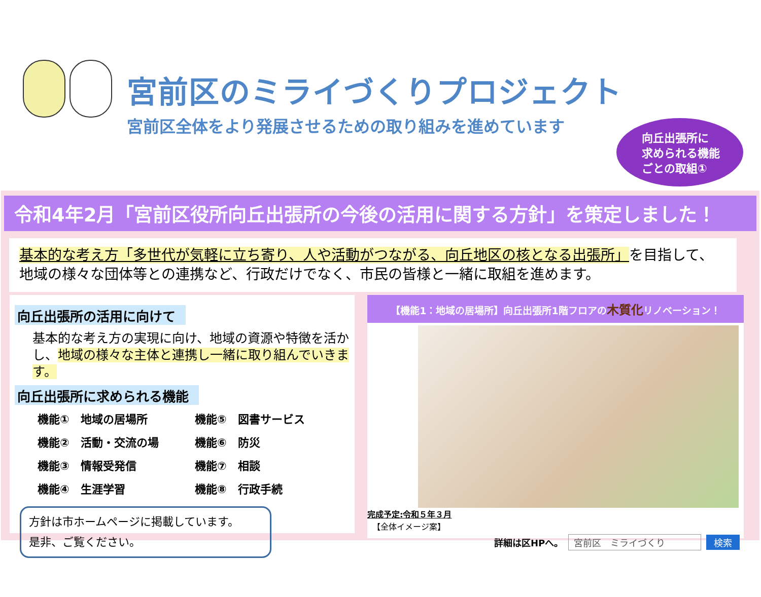宮前区のミライづくりプロジェクト
宮前区全体をより発展させるための取り組みを進めています
向丘出張所に
求められる機能
ごとの取組①
令和4年2月「宮前区役所向丘出張所の今後の活用に関する方針」を策定しました！
基本的な考え方「多世代が気軽に立ち寄り、人や活動がつながる、向丘地区の核となる出張所」を目指して、地域の様々な団体等との連携など、行政だけでなく、市民の皆様と一緒に取組を進めます。
向丘出張所の活用に向けて
基本的な考え方の実現に向け、地域の資源や特徴を活かし、地域の様々な主体と連携し一緒に取り組んでいきます。
向丘出張所に求められる機能
機能①　地域の居場所
機能⑤　図書サービス
機能②　活動・交流の場
機能⑥　防災
機能③　情報受発信
機能⑦　相談
機能④　生涯学習
機能⑧　行政手続
方針は市ホームページに掲載しています。
是非、ご覧ください。
【機能1：地域の居場所】向丘出張所1階フロアの木質化リノベーション！
完成予定:令和５年３月
【全体イメージ案】
詳細は区HPへ。 宮前区　ミライづくり 検索